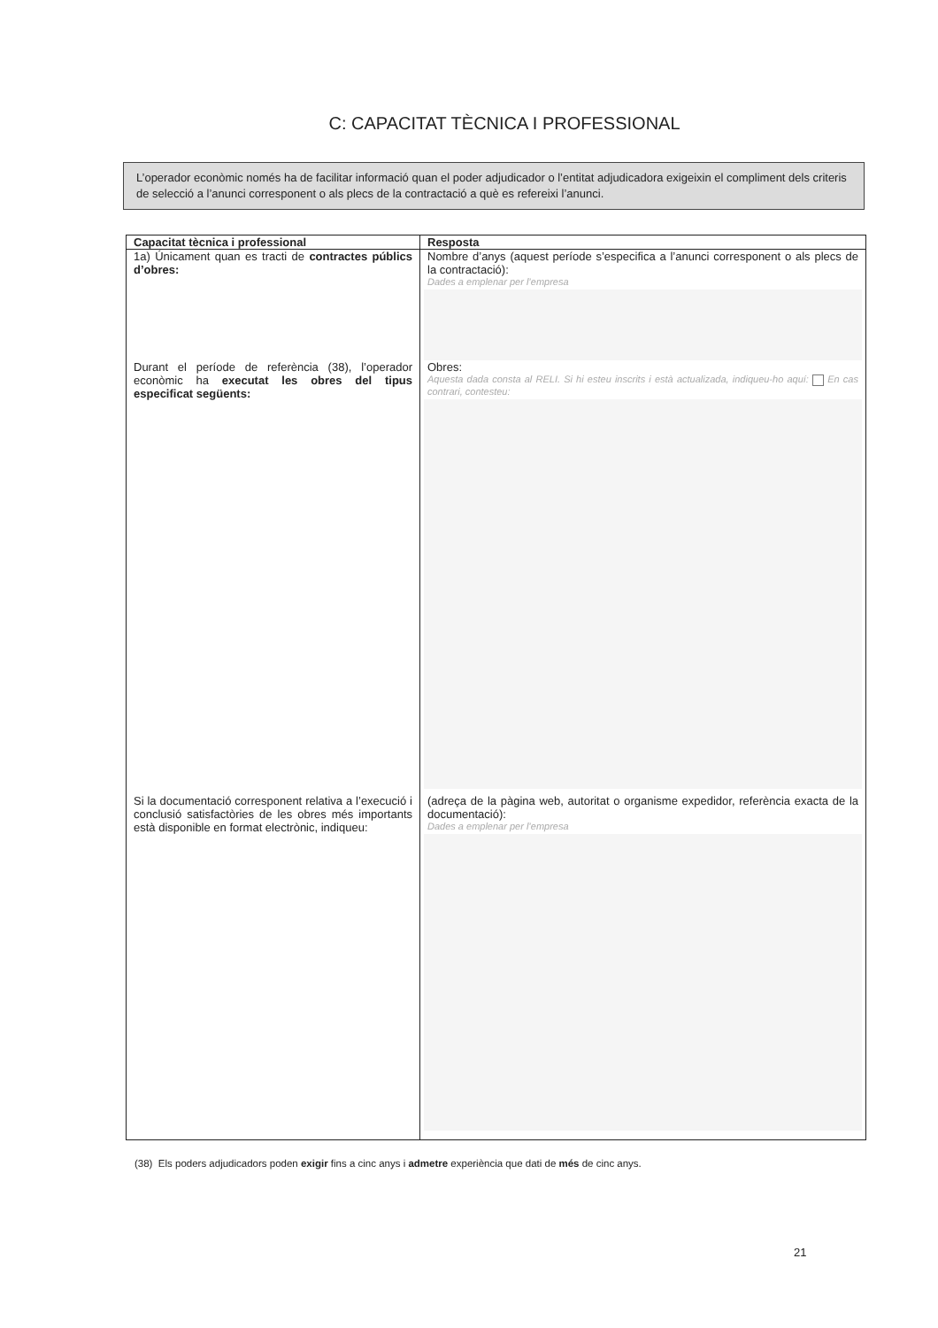C: CAPACITAT TÈCNICA I PROFESSIONAL
L’operador econòmic només ha de facilitar informació quan el poder adjudicador o l’entitat adjudicadora exigeixin el compliment dels criteris de selecció a l’anunci corresponent o als plecs de la contractació a què es refereixi l’anunci.
| Capacitat tècnica i professional | Resposta |
| --- | --- |
| 1a) Únicament quan es tracti de contractes públics d’obres: | Nombre d’anys (aquest període s’especifica a l’anunci corresponent o als plecs de la contractació): Dades a emplenar per l’empresa |
| Durant el període de referència (38), l’operador econòmic ha executat les obres del tipus especificat següents: | Obres: Aquesta dada consta al RELI. Si hi esteu inscrits i està actualizada, indiqueu-ho aquí: En cas contrari, contesteu: |
| Si la documentació corresponent relativa a l’execució i conclusió satisfactòries de les obres més importants està disponible en format electrònic, indiqueu: | (adreça de la pàgina web, autoritat o organisme expedidor, referència exacta de la documentació): Dades a emplenar per l’empresa |
(38) Els poders adjudicadors poden exigir fins a cinc anys i admetre experiència que dati de més de cinc anys.
21